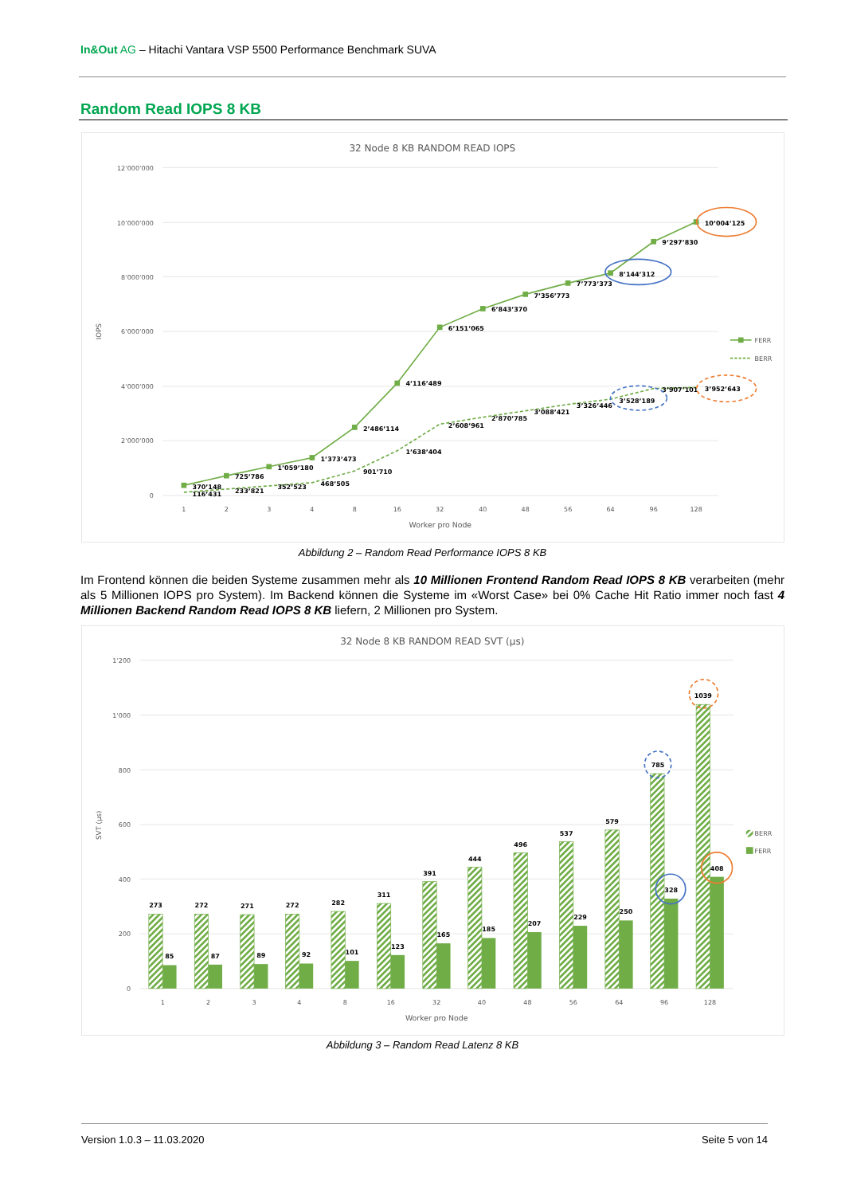In&Out AG – Hitachi Vantara VSP 5500 Performance Benchmark SUVA
Random Read IOPS 8 KB
32 Node 8 KB RANDOM READ IOPS
12’000’000
10’000’000
8’000’000
6’000’000
4’000’000
2’000’000
0
IOPS
1
2
3
4
8
16
32
40
48
56
64
96
128
Worker pro Node
370’148
725’786
1’059’180
1’373’473
2’486’114
4’116’489
6’151’065
6’843’370
7’356’773
7’773’373
8’144’312
9’297’830
10’004’125
116’431
233’821
352’523
468’505
901’710
1’638’404
2’608’961
2’870’785
3’088’421
3’326’446
3’528’189
3’907’101
3’952’643
FERR
BERR
Abbildung 2 – Random Read Performance IOPS 8 KB
Im Frontend können die beiden Systeme zusammen mehr als 10 Millionen Frontend Random Read IOPS 8 KB verarbeiten (mehr als 5 Millionen IOPS pro System). Im Backend können die Systeme im «Worst Case» bei 0% Cache Hit Ratio immer noch fast 4 Millionen Backend Random Read IOPS 8 KB liefern, 2 Millionen pro System.
32 Node 8 KB RANDOM READ SVT (µs)
1’200
1’000
800
600
400
200
0
SVT (µs)
273
272
271
272
282
311
391
444
496
537
579
785
1039
85
87
89
92
101
123
165
185
207
229
250
328
408
1
2
3
4
8
16
32
40
48
56
64
96
128
Worker pro Node
BERR
FERR
Abbildung 3 – Random Read Latenz 8 KB
Version 1.0.3 – 11.03.2020 Seite 5 von 14